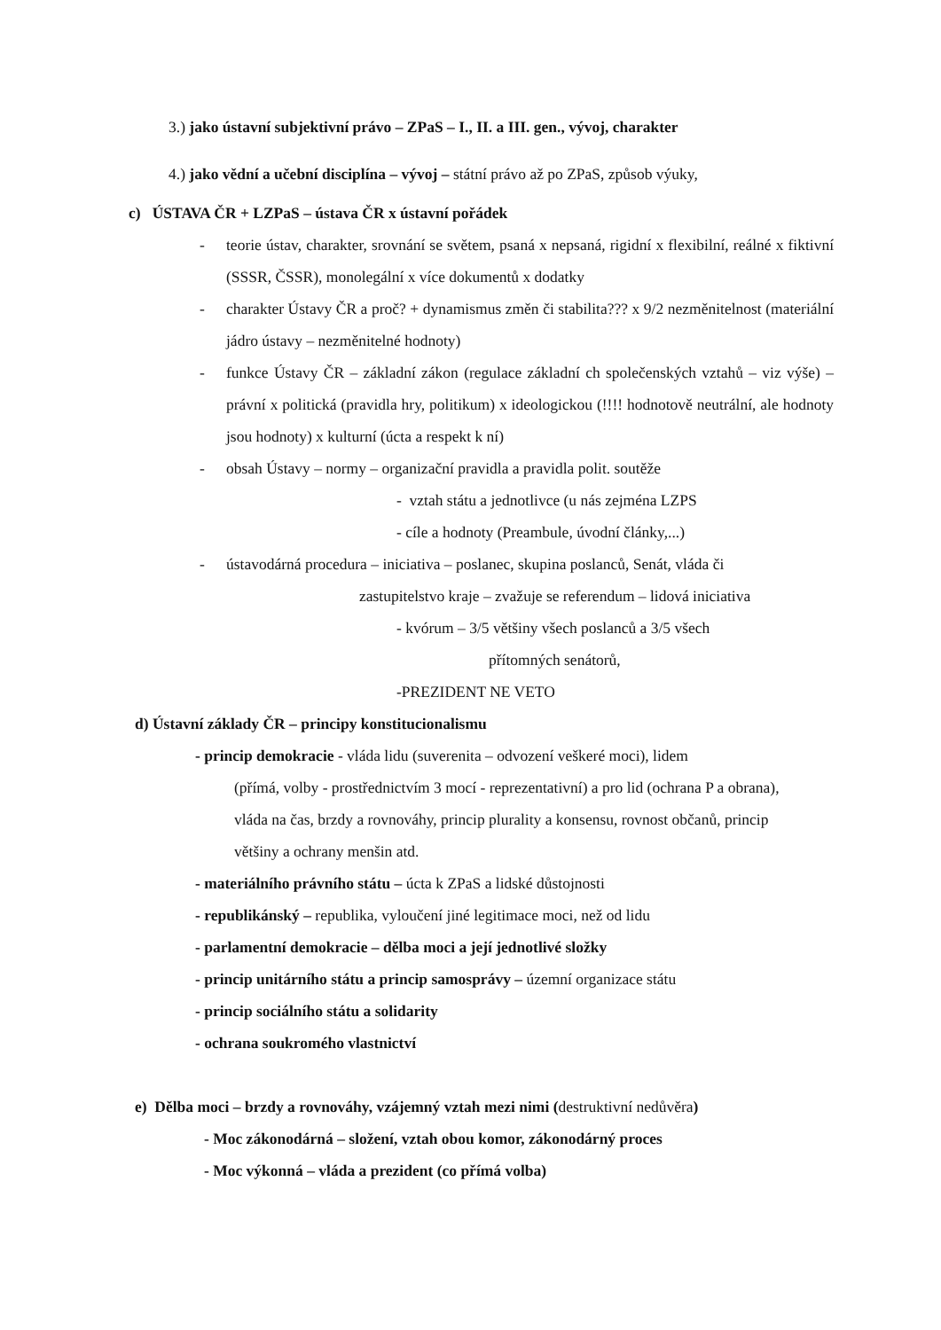3.) jako ústavní subjektivní právo – ZPaS – I., II. a III. gen., vývoj, charakter
4.) jako vědní a učební disciplína – vývoj – státní právo až po ZPaS, způsob výuky,
c) ÚSTAVA ČR + LZPaS – ústava ČR x ústavní pořádek
- teorie ústav, charakter, srovnání se světem, psaná x nepsaná, rigidní x flexibilní, reálné x fiktivní (SSSR, ČSSR), monolegální x více dokumentů x dodatky
- charakter Ústavy ČR a proč? + dynamismus změn či stabilita??? x 9/2 nezměnitelnost (materiální jádro ústavy – nezměnitelné hodnoty)
- funkce Ústavy ČR – základní zákon (regulace základní ch společenských vztahů – viz výše) – právní x politická (pravidla hry, politikum) x ideologickou (!!!! hodnotově neutrální, ale hodnoty jsou hodnoty) x kulturní (úcta a respekt k ní)
- obsah Ústavy – normy – organizační pravidla a pravidla polit. soutěže
- vztah státu a jednotlivce (u nás zejména LZPS
- cíle a hodnoty (Preambule, úvodní články,...)
- ústavodárná procedura – iniciativa – poslanec, skupina poslanců, Senát, vláda či
zastupitelstvo kraje – zvažuje se referendum – lidová iniciativa
- kvórum – 3/5 většiny všech poslanců a 3/5 všech
přítomných senátorů,
-PREZIDENT NE VETO
d) Ústavní základy ČR – principy konstitucionalismu
- princip demokracie - vláda lidu (suverenita – odvození veškeré moci), lidem
(přímá, volby - prostřednictvím 3 mocí - reprezentativní) a pro lid (ochrana P a obrana), vláda na čas, brzdy a rovnováhy, princip plurality a konsensu, rovnost občanů, princip většiny a ochrany menšin atd.
- materiálního právního státu – úcta k ZPaS a lidské důstojnosti
- republikánský – republika, vyloučení jiné legitimace moci, než od lidu
- parlamentní demokracie – dělba moci a její jednotlivé složky
- princip unitárního státu a princip samosprávy – územní organizace státu
- princip sociálního státu a solidarity
- ochrana soukromého vlastnictví
e) Dělba moci – brzdy a rovnováhy, vzájemný vztah mezi nimi (destruktivní nedůvěra)
- Moc zákonodárná – složení, vztah obou komor, zákonodárný proces
- Moc výkonná – vláda a prezident (co přímá volba)